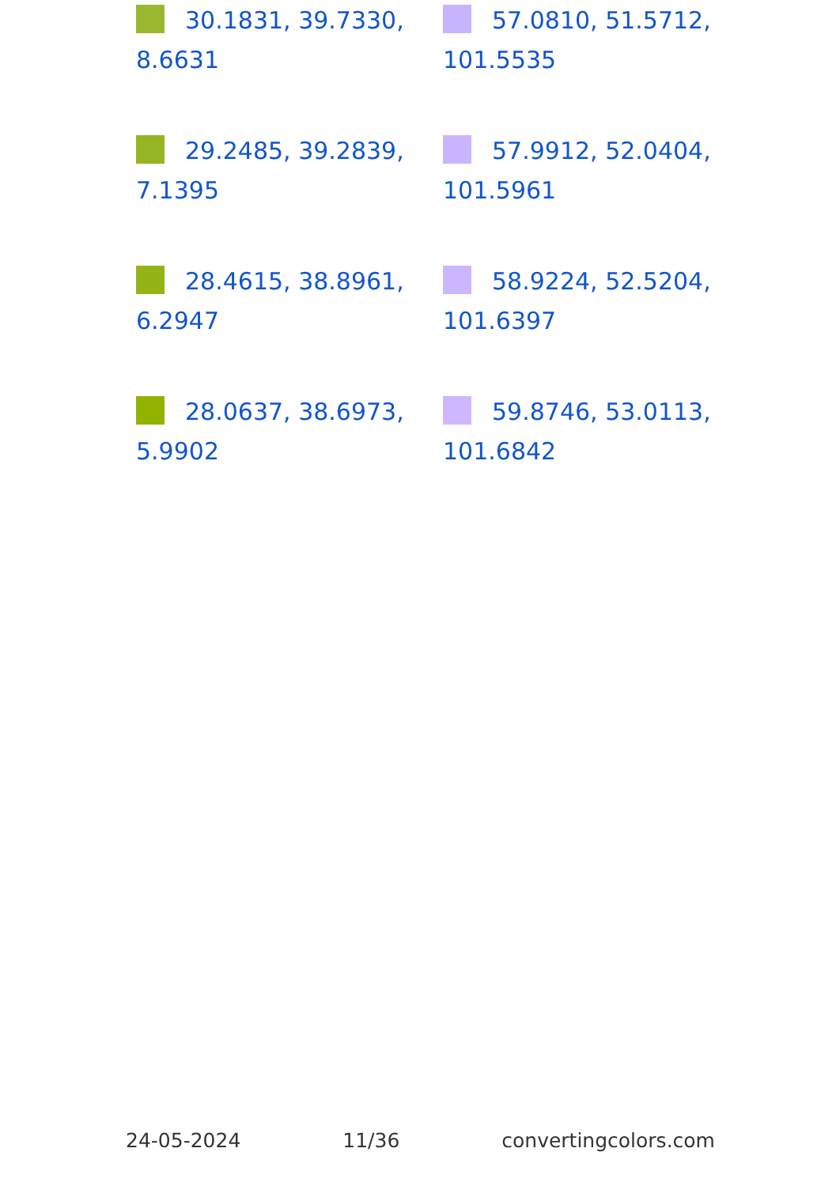30.1831, 39.7330, 8.6631
57.0810, 51.5712, 101.5535
29.2485, 39.2839, 7.1395
57.9912, 52.0404, 101.5961
28.4615, 38.8961, 6.2947
58.9224, 52.5204, 101.6397
28.0637, 38.6973, 5.9902
59.8746, 53.0113, 101.6842
24-05-2024 11/36 convertingcolors.com